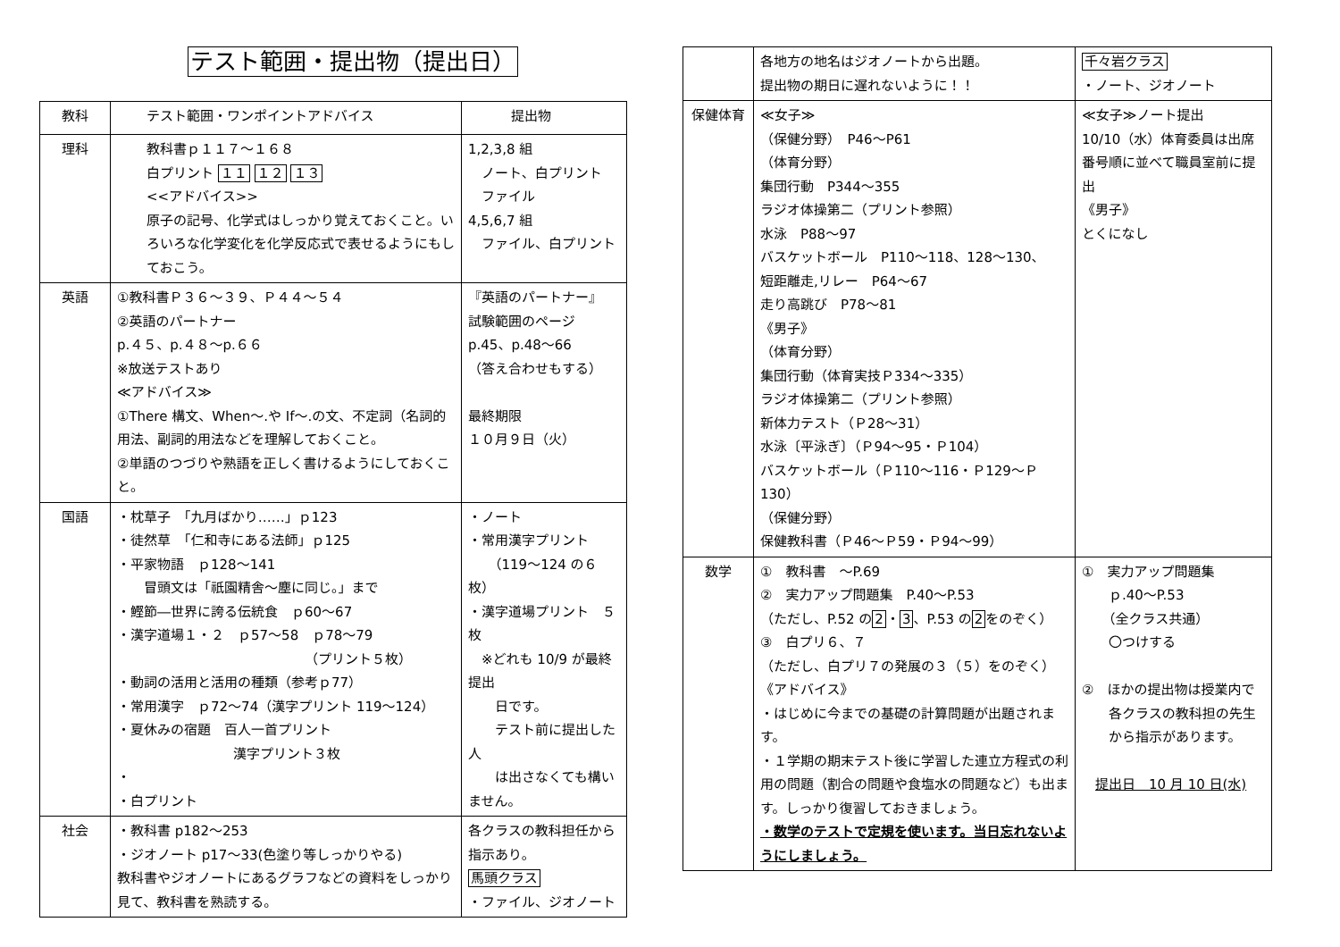テスト範囲・提出物（提出日）
| 教科 | テスト範囲・ワンポイントアドバイス | 提出物 |
| --- | --- | --- |
| 理科 | 教科書ｐ１１７～１６８ 白プリント １１ １２ １３ <<アドバイス>> 原子の記号、化学式はしっかり覚えておくこと。いろいろな化学変化を化学反応式で表せるようにもしておこう。 | 1,2,3,8 組 ノート、白プリント ファイル 4,5,6,7 組 ファイル、白プリント |
| 英語 | ①教科書Ｐ３６～３９、Ｐ４４～５４ ②英語のパートナー p.４５、p.４８～p.６６ ※放送テストあり ≪アドバイス≫ ①There 構文、When～.や If～.の文、不定詞（名詞的用法、副詞的用法などを理解しておくこと。 ②単語のつづりや熟語を正しく書けるようにしておくこと。 | 『英語のパートナー』 試験範囲のページ p.45、p.48～66 （答え合わせもする） 最終期限 １０月９日（火） |
| 国語 | ・枕草子 「九月ばかり……」ｐ123 ・徒然草 「仁和寺にある法師」ｐ125 ・平家物語 ｐ128～141 冒頭文は「祇園精舎～塵に同じ。」まで ・鰹節―世界に誇る伝統食 ｐ60～67 ・漢字道場１・２ ｐ57～58 ｐ78～79 （プリント５枚） ・動詞の活用と活用の種類（参考ｐ77） ・常用漢字 ｐ72～74（漢字プリント 119～124） ・夏休みの宿題 百人一首プリント 漢字プリント３枚 ・ ・白プリント | ・ノート ・常用漢字プリント （119～124 の６枚） ・漢字道場プリント ５枚 ※どれも 10/9 が最終提出 日です。 テスト前に提出した人 は出さなくても構いません。 |
| 社会 | ・教科書 p182～253 ・ジオノート p17～33(色塗り等しっかりやる) 教科書やジオノートにあるグラフなどの資料をしっかり見て、教科書を熟読する。 | 各クラスの教科担任から指示あり。 馬頭クラス ・ファイル、ジオノート |
| | 各地方の地名はジオノートから出題。 提出物の期日に遅れないように！！ | 千々岩クラス ・ノート、ジオノート |
| 保健体育 | ≪女子≫ （保健分野） P46～P61 （体育分野） 集団行動 P344～355 ラジオ体操第二（プリント参照） 水泳 P88～97 バスケットボール P110～118、128～130、 短距離走,リレー P64～67 走り高跳び P78～81 《男子》 （体育分野） 集団行動（体育実技Ｐ334～335） ラジオ体操第二（プリント参照） 新体力テスト（Ｐ28～31） 水泳〔平泳ぎ〕（Ｐ94～95・Ｐ104） バスケットボール（Ｐ110～116・Ｐ129～Ｐ130） （保健分野） 保健教科書（Ｐ46～Ｐ59・Ｐ94～99） | ≪女子≫ノート提出 10/10（水）体育委員は出席番号順に並べて職員室前に提出 《男子》 とくになし |
| 数学 | ① 教科書 ～P.69 ② 実力アップ問題集 P.40～P.53 （ただし、P.52 の 2 ・ 3 、P.53 の 2 をのぞく） ③ 白プリ６、７ （ただし、白プリ７の発展の３（５）をのぞく） 《アドバイス》 ・はじめに今までの基礎の計算問題が出題されます。 ・１学期の期末テスト後に学習した連立方程式の利用の問題（割合の問題や食塩水の問題など）も出ます。しっかり復習しておきましょう。 ・数学のテストで定規を使います。当日忘れないようにしましょう。 | ① 実力アップ問題集 ｐ.40～P.53 （全クラス共通） 〇つけする ② ほかの提出物は授業内で 各クラスの教科担の先生 から指示があります。 提出日 10 月 10 日(水) |